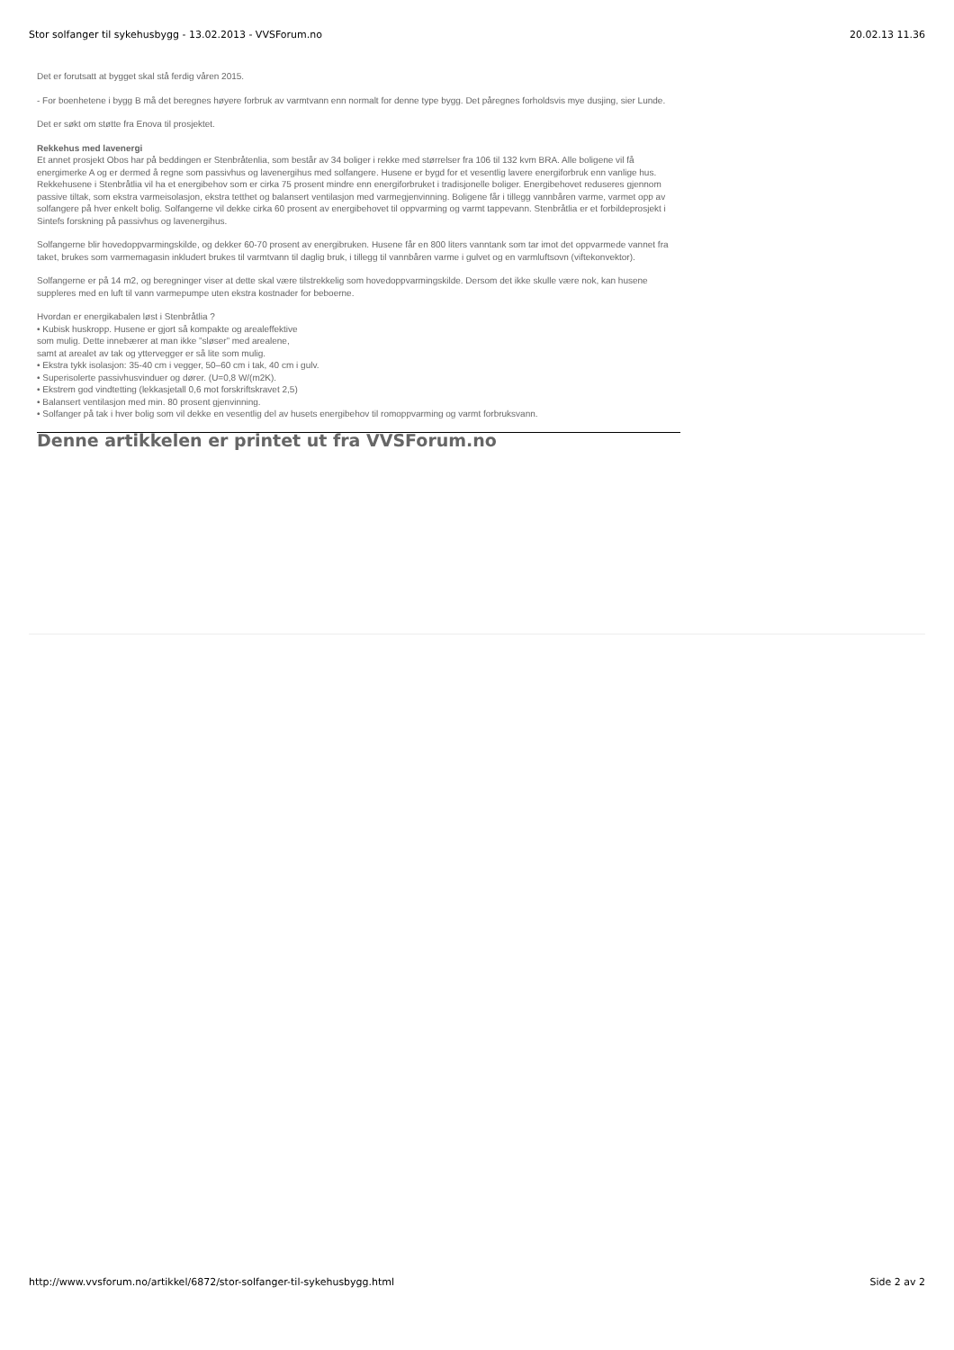Stor solfanger til sykehusbygg - 13.02.2013 - VVSForum.no 20.02.13 11.36
Det er forutsatt at bygget skal stå ferdig våren 2015.
- For boenhetene i bygg B må det beregnes høyere forbruk av varmtvann enn normalt for denne type bygg. Det påregnes forholdsvis mye dusjing, sier Lunde.
Det er søkt om støtte fra Enova til prosjektet.
Rekkehus med lavenergi
Et annet prosjekt Obos har på beddingen er Stenbråtenlia, som består av 34 boliger i rekke med størrelser fra 106 til 132 kvm BRA. Alle boligene vil få energimerke A og er dermed å regne som passivhus og lavenergihus med solfangere. Husene er bygd for et vesentlig lavere energiforbruk enn vanlige hus. Rekkehusene i Stenbråtlia vil ha et energibehov som er cirka 75 prosent mindre enn energiforbruket i tradisjonelle boliger. Energibehovet reduseres gjennom passive tiltak, som ekstra varmeisolasjon, ekstra tetthet og balansert ventilasjon med varmegjenvinning. Boligene får i tillegg vannbåren varme, varmet opp av solfangere på hver enkelt bolig. Solfangerne vil dekke cirka 60 prosent av energibehovet til oppvarming og varmt tappevann. Stenbråtlia er et forbildeprosjekt i Sintefs forskning på passivhus og lavenergihus.
Solfangerne blir hovedoppvarmingskilde, og dekker 60-70 prosent av energibruken. Husene får en 800 liters vanntank som tar imot det oppvarmede vannet fra taket, brukes som varmemagasin inkludert brukes til varmtvann til daglig bruk, i tillegg til vannbåren varme i gulvet og en varmluftsovn (viftekonvektor).
Solfangerne er på 14 m2, og beregninger viser at dette skal være tilstrekkelig som hovedoppvarmingskilde. Dersom det ikke skulle være nok, kan husene suppleres med en luft til vann varmepumpe uten ekstra kostnader for beboerne.
Hvordan er energikabalen løst i Stenbråtlia ?
• Kubisk huskropp. Husene er gjort så kompakte og arealeffektive
som mulig. Dette innebærer at man ikke ”sløser” med arealene,
samt at arealet av tak og yttervegger er så lite som mulig.
• Ekstra tykk isolasjon: 35-40 cm i vegger, 50–60 cm i tak, 40 cm i gulv.
• Superisolerte passivhusvinduer og dører. (U=0,8 W/(m2K).
• Ekstrem god vindtetting (lekkasjetall 0,6 mot forskriftskravet 2,5)
• Balansert ventilasjon med min. 80 prosent gjenvinning.
• Solfanger på tak i hver bolig som vil dekke en vesentlig del av husets energibehov til romoppvarming og varmt forbruksvann.
Denne artikkelen er printet ut fra VVSForum.no
http://www.vvsforum.no/artikkel/6872/stor-solfanger-til-sykehusbygg.html Side 2 av 2